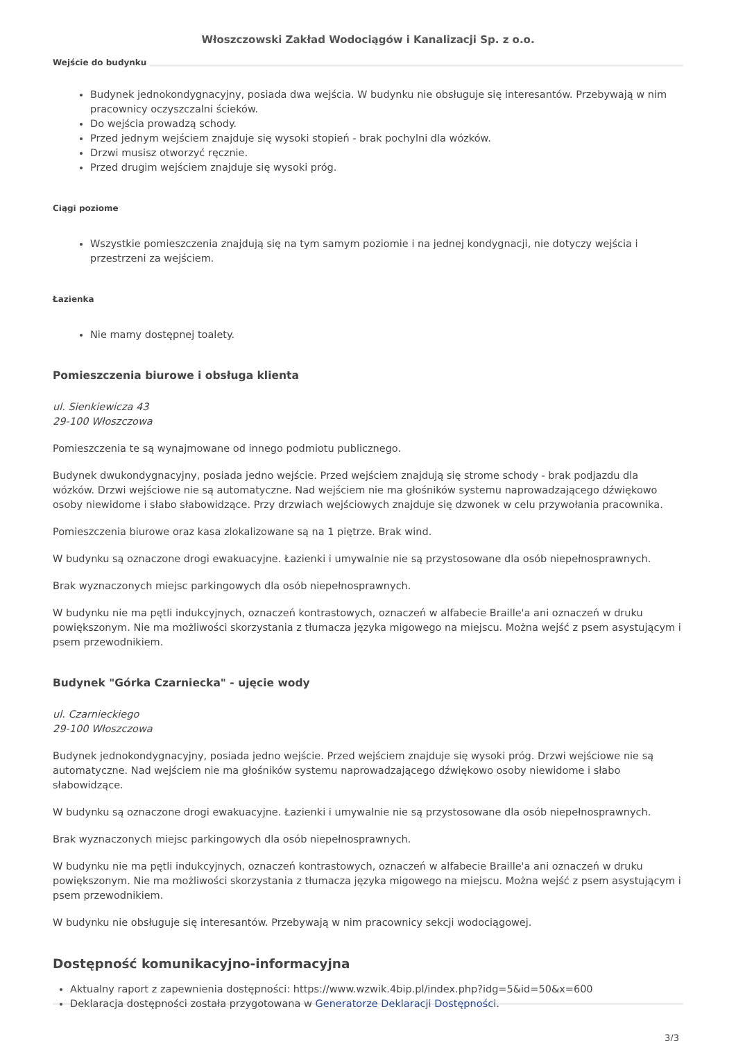Włoszczowski Zakład Wodociągów i Kanalizacji Sp. z o.o.
Wejście do budynku
Budynek jednokondygnacyjny, posiada dwa wejścia. W budynku nie obsługuje się interesantów. Przebywają w nim pracownicy oczyszczalni ścieków.
Do wejścia prowadzą schody.
Przed jednym wejściem znajduje się wysoki stopień - brak pochylni dla wózków.
Drzwi musisz otworzyć ręcznie.
Przed drugim wejściem znajduje się wysoki próg.
Ciągi poziome
Wszystkie pomieszczenia znajdują się na tym samym poziomie i na jednej kondygnacji, nie dotyczy wejścia i przestrzeni za wejściem.
Łazienka
Nie mamy dostępnej toalety.
Pomieszczenia biurowe i obsługa klienta
ul. Sienkiewicza 43
29-100 Włoszczowa
Pomieszczenia te są wynajmowane od innego podmiotu publicznego.
Budynek dwukondygnacyjny, posiada jedno wejście. Przed wejściem znajdują się strome schody - brak podjazdu dla wózków. Drzwi wejściowe nie są automatyczne. Nad wejściem nie ma głośników systemu naprowadzającego dźwiękowo osoby niewidome i słabo słabowidzące. Przy drzwiach wejściowych znajduje się dzwonek w celu przywołania pracownika.
Pomieszczenia biurowe oraz kasa zlokalizowane są na 1 piętrze. Brak wind.
W budynku są oznaczone drogi ewakuacyjne. Łazienki i umywalnie nie są przystosowane dla osób niepełnosprawnych.
Brak wyznaczonych miejsc parkingowych dla osób niepełnosprawnych.
W budynku nie ma pętli indukcyjnych, oznaczeń kontrastowych, oznaczeń w alfabecie Braille'a ani oznaczeń w druku powiększonym. Nie ma możliwości skorzystania z tłumacza języka migowego na miejscu. Można wejść z psem asystującym i psem przewodnikiem.
Budynek "Górka Czarniecka" - ujęcie wody
ul. Czarnieckiego
29-100 Włoszczowa
Budynek jednokondygnacyjny, posiada jedno wejście. Przed wejściem znajduje się wysoki próg. Drzwi wejściowe nie są automatyczne. Nad wejściem nie ma głośników systemu naprowadzającego dźwiękowo osoby niewidome i słabo słabowidzące.
W budynku są oznaczone drogi ewakuacyjne. Łazienki i umywalnie nie są przystosowane dla osób niepełnosprawnych.
Brak wyznaczonych miejsc parkingowych dla osób niepełnosprawnych.
W budynku nie ma pętli indukcyjnych, oznaczeń kontrastowych, oznaczeń w alfabecie Braille'a ani oznaczeń w druku powiększonym. Nie ma możliwości skorzystania z tłumacza języka migowego na miejscu. Można wejść z psem asystującym i psem przewodnikiem.
W budynku nie obsługuje się interesantów. Przebywają w nim pracownicy sekcji wodociągowej.
Dostępność komunikacyjno-informacyjna
Aktualny raport z zapewnienia dostępności: https://www.wzwik.4bip.pl/index.php?idg=5&id=50&x=600
Deklaracja dostępności została przygotowana w Generatorze Deklaracji Dostępności.
3/3